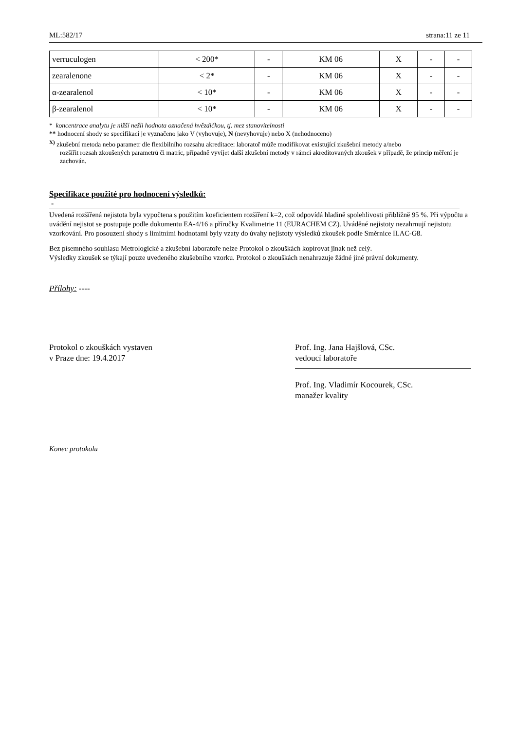ML:582/17 strana:11 ze 11
| verruculogen | < 200* | - | KM 06 | X | - | - |
| zearalenone | < 2* | - | KM 06 | X | - | - |
| α-zearalenol | < 10* | - | KM 06 | X | - | - |
| β-zearalenol | < 10* | - | KM 06 | X | - | - |
* koncentrace analytu je nižší nežli hodnota označená hvězdičkou, tj. mez stanovitelnosti
** hodnocení shody se specifikací je vyznačeno jako V (vyhovuje), N (nevyhovuje) nebo X (nehodnoceno)
<sup>X)</sup> zkušební metoda nebo parametr dle flexibilního rozsahu akreditace: laboratoř může modifikovat existující zkušební metody a/nebo
rozšířit rozsah zkoušených parametrů či matric, případně vyvíjet další zkušební metody v rámci akreditovaných zkoušek v případě, že princip měření je zachován.
Specifikace použité pro hodnocení výsledků:
-
Uvedená rozšířená nejistota byla vypočtena s použitím koeficientem rozšíření k=2, což odpovídá hladině spolehlivosti přibližně 95 %. Při výpočtu a uvádění nejistot se postupuje podle dokumentu EA-4/16 a příručky Kvalimetrie 11 (EURACHEM CZ). Uváděné nejistoty nezahrnují nejistotu vzorkování. Pro posouzení shody s limitními hodnotami byly vzaty do úvahy nejistoty výsledků zkoušek podle Směrnice ILAC-G8.
Bez písemného souhlasu Metrologické a zkušební laboratoře nelze Protokol o zkouškách kopírovat jinak než celý.
Výsledky zkoušek se týkají pouze uvedeného zkušebního vzorku. Protokol o zkouškách nenahrazuje žádné jiné právní dokumenty.
Přílohy: ----
Protokol o zkouškách vystaven
v Praze dne: 19.4.2017
Prof. Ing. Jana Hajšlová, CSc.
vedoucí laboratoře
Prof. Ing. Vladimír Kocourek, CSc.
manažer kvality
Konec protokolu